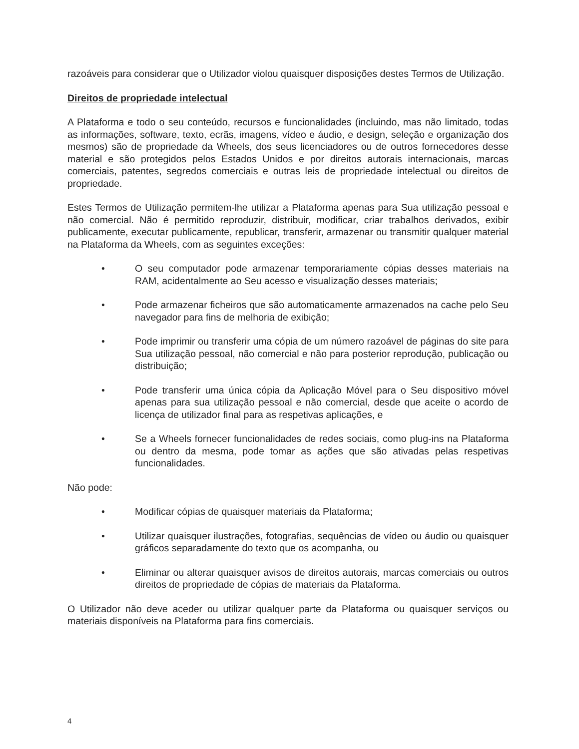razoáveis para considerar que o Utilizador violou quaisquer disposições destes Termos de Utilização.
Direitos de propriedade intelectual
A Plataforma e todo o seu conteúdo, recursos e funcionalidades (incluindo, mas não limitado, todas as informações, software, texto, ecrãs, imagens, vídeo e áudio, e design, seleção e organização dos mesmos) são de propriedade da Wheels, dos seus licenciadores ou de outros fornecedores desse material e são protegidos pelos Estados Unidos e por direitos autorais internacionais, marcas comerciais, patentes, segredos comerciais e outras leis de propriedade intelectual ou direitos de propriedade.
Estes Termos de Utilização permitem-lhe utilizar a Plataforma apenas para Sua utilização pessoal e não comercial. Não é permitido reproduzir, distribuir, modificar, criar trabalhos derivados, exibir publicamente, executar publicamente, republicar, transferir, armazenar ou transmitir qualquer material na Plataforma da Wheels, com as seguintes exceções:
• O seu computador pode armazenar temporariamente cópias desses materiais na RAM, acidentalmente ao Seu acesso e visualização desses materiais;
• Pode armazenar ficheiros que são automaticamente armazenados na cache pelo Seu navegador para fins de melhoria de exibição;
• Pode imprimir ou transferir uma cópia de um número razoável de páginas do site para Sua utilização pessoal, não comercial e não para posterior reprodução, publicação ou distribuição;
• Pode transferir uma única cópia da Aplicação Móvel para o Seu dispositivo móvel apenas para sua utilização pessoal e não comercial, desde que aceite o acordo de licença de utilizador final para as respetivas aplicações, e
• Se a Wheels fornecer funcionalidades de redes sociais, como plug-ins na Plataforma ou dentro da mesma, pode tomar as ações que são ativadas pelas respetivas funcionalidades.
Não pode:
• Modificar cópias de quaisquer materiais da Plataforma;
• Utilizar quaisquer ilustrações, fotografias, sequências de vídeo ou áudio ou quaisquer gráficos separadamente do texto que os acompanha, ou
• Eliminar ou alterar quaisquer avisos de direitos autorais, marcas comerciais ou outros direitos de propriedade de cópias de materiais da Plataforma.
O Utilizador não deve aceder ou utilizar qualquer parte da Plataforma ou quaisquer serviços ou materiais disponíveis na Plataforma para fins comerciais.
4